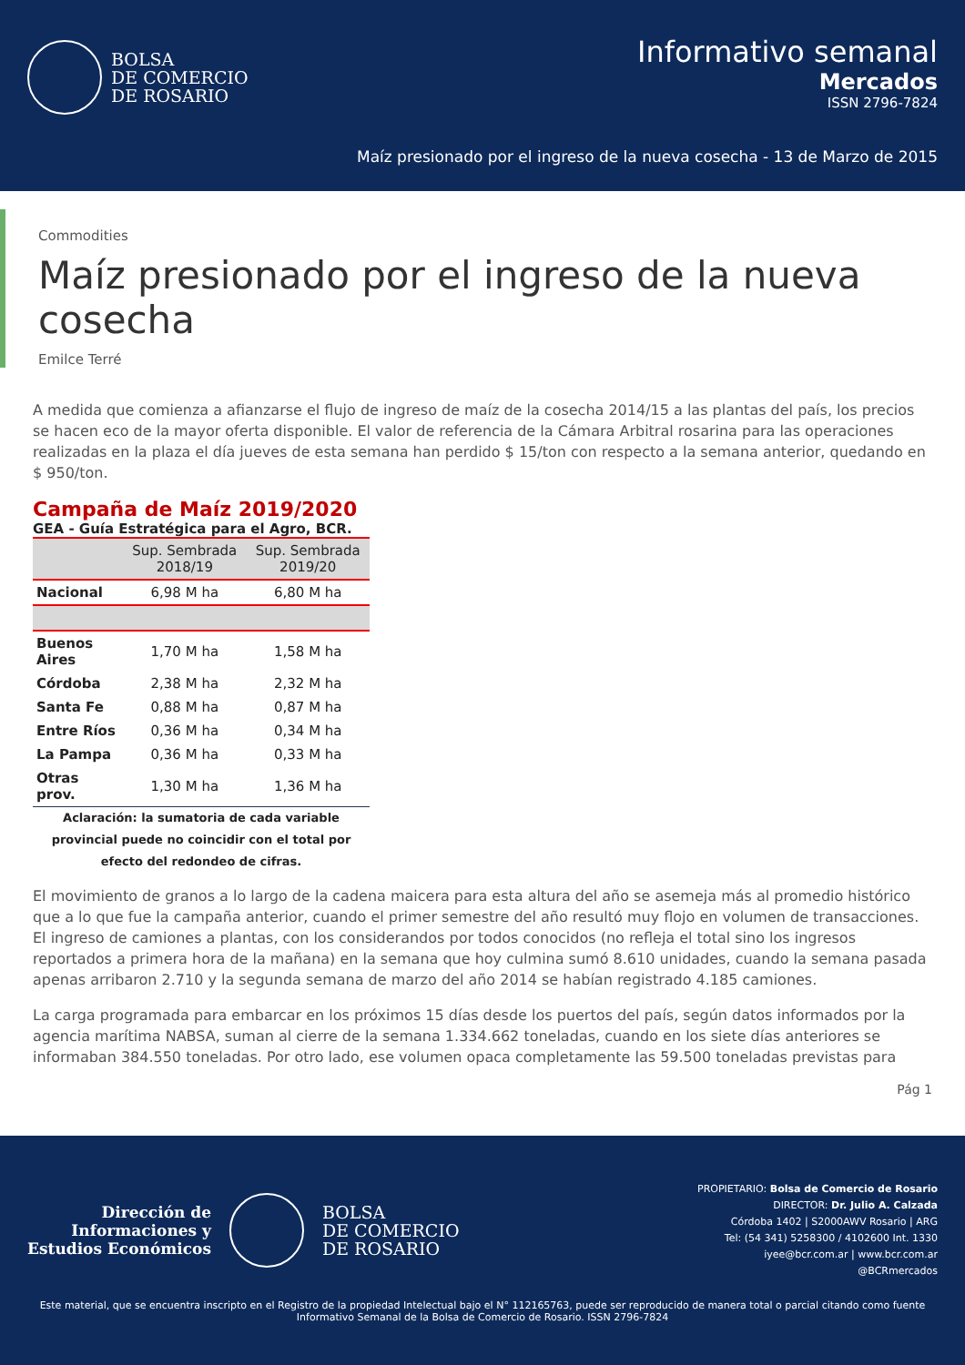BOLSA
DE COMERCIO
DE ROSARIO
Informativo semanal
Mercados
ISSN 2796-7824
Maíz presionado por el ingreso de la nueva cosecha - 13 de Marzo de 2015
Commodities
Maíz presionado por el ingreso de la nueva cosecha
Emilce Terré
A medida que comienza a afianzarse el flujo de ingreso de maíz de la cosecha 2014/15 a las plantas del país, los precios se hacen eco de la mayor oferta disponible. El valor de referencia de la Cámara Arbitral rosarina para las operaciones realizadas en la plaza el día jueves de esta semana han perdido $ 15/ton con respecto a la semana anterior, quedando en $ 950/ton.
Campaña de Maíz 2019/2020
GEA - Guía Estratégica para el Agro, BCR.
| | Sup. Sembrada 2018/19 | Sup. Sembrada 2019/20 |
| --- | --- | --- |
| Nacional | 6,98 M ha | 6,80 M ha |
| Buenos Aires | 1,70 M ha | 1,58 M ha |
| Córdoba | 2,38 M ha | 2,32 M ha |
| Santa Fe | 0,88 M ha | 0,87 M ha |
| Entre Ríos | 0,36 M ha | 0,34 M ha |
| La Pampa | 0,36 M ha | 0,33 M ha |
| Otras prov. | 1,30 M ha | 1,36 M ha |
Aclaración: la sumatoria de cada variable provincial puede no coincidir con el total por efecto del redondeo de cifras.
El movimiento de granos a lo largo de la cadena maicera para esta altura del año se asemeja más al promedio histórico que a lo que fue la campaña anterior, cuando el primer semestre del año resultó muy flojo en volumen de transacciones. El ingreso de camiones a plantas, con los considerandos por todos conocidos (no refleja el total sino los ingresos reportados a primera hora de la mañana) en la semana que hoy culmina sumó 8.610 unidades, cuando la semana pasada apenas arribaron 2.710 y la segunda semana de marzo del año 2014 se habían registrado 4.185 camiones.
La carga programada para embarcar en los próximos 15 días desde los puertos del país, según datos informados por la agencia marítima NABSA, suman al cierre de la semana 1.334.662 toneladas, cuando en los siete días anteriores se informaban 384.550 toneladas. Por otro lado, ese volumen opaca completamente las 59.500 toneladas previstas para
Pág 1
Dirección de
Informaciones y
Estudios Económicos
BOLSA
DE COMERCIO
DE ROSARIO
PROPIETARIO: Bolsa de Comercio de Rosario
DIRECTOR: Dr. Julio A. Calzada
Córdoba 1402 | S2000AWV Rosario | ARG
Tel: (54 341) 5258300 / 4102600 Int. 1330
iyee@bcr.com.ar | www.bcr.com.ar
@BCRmercados
Este material, que se encuentra inscripto en el Registro de la propiedad Intelectual bajo el N° 112165763, puede ser reproducido de manera total o parcial citando como fuente Informativo Semanal de la Bolsa de Comercio de Rosario. ISSN 2796-7824